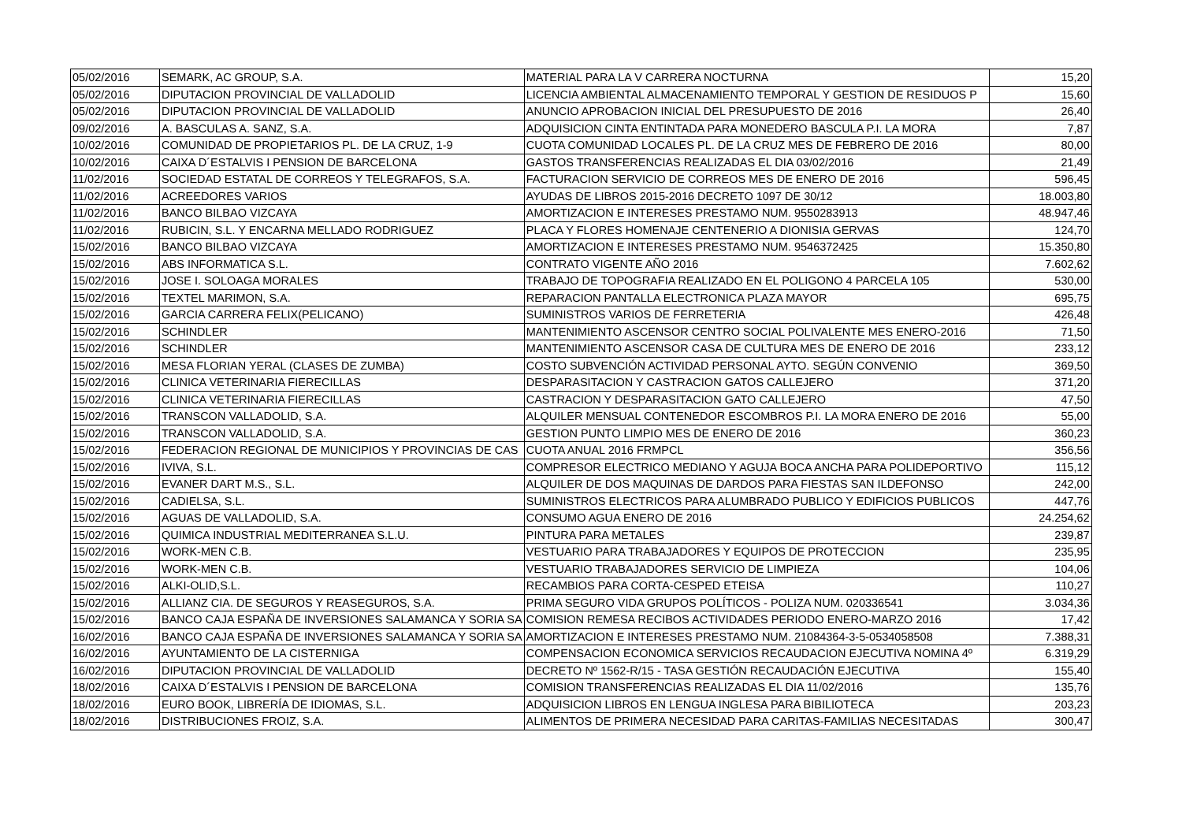| 05/02/2016 | SEMARK, AC GROUP, S.A. | MATERIAL PARA LA V CARRERA NOCTURNA | 15,20 |
| 05/02/2016 | DIPUTACION PROVINCIAL DE VALLADOLID | LICENCIA AMBIENTAL ALMACENAMIENTO TEMPORAL Y GESTION DE RESIDUOS P | 15,60 |
| 05/02/2016 | DIPUTACION PROVINCIAL DE VALLADOLID | ANUNCIO APROBACION INICIAL DEL PRESUPUESTO DE 2016 | 26,40 |
| 09/02/2016 | A. BASCULAS A. SANZ, S.A. | ADQUISICION CINTA ENTINTADA PARA MONEDERO BASCULA P.I. LA MORA | 7,87 |
| 10/02/2016 | COMUNIDAD DE PROPIETARIOS PL. DE LA CRUZ, 1-9 | CUOTA COMUNIDAD LOCALES PL. DE LA CRUZ MES DE FEBRERO DE 2016 | 80,00 |
| 10/02/2016 | CAIXA D´ESTALVIS I PENSION DE BARCELONA | GASTOS TRANSFERENCIAS REALIZADAS EL DIA 03/02/2016 | 21,49 |
| 11/02/2016 | SOCIEDAD ESTATAL DE CORREOS Y TELEGRAFOS, S.A. | FACTURACION SERVICIO DE CORREOS MES DE ENERO DE 2016 | 596,45 |
| 11/02/2016 | ACREEDORES VARIOS | AYUDAS DE LIBROS 2015-2016 DECRETO 1097 DE 30/12 | 18.003,80 |
| 11/02/2016 | BANCO BILBAO VIZCAYA | AMORTIZACION E INTERESES PRESTAMO NUM. 9550283913 | 48.947,46 |
| 11/02/2016 | RUBICIN, S.L. Y ENCARNA MELLADO RODRIGUEZ | PLACA Y FLORES HOMENAJE CENTENERIO A DIONISIA GERVAS | 124,70 |
| 15/02/2016 | BANCO BILBAO VIZCAYA | AMORTIZACION E INTERESES PRESTAMO NUM. 9546372425 | 15.350,80 |
| 15/02/2016 | ABS INFORMATICA S.L. | CONTRATO VIGENTE AÑO 2016 | 7.602,62 |
| 15/02/2016 | JOSE I. SOLOAGA MORALES | TRABAJO DE TOPOGRAFIA REALIZADO EN EL POLIGONO 4 PARCELA 105 | 530,00 |
| 15/02/2016 | TEXTEL MARIMON, S.A. | REPARACION PANTALLA ELECTRONICA PLAZA MAYOR | 695,75 |
| 15/02/2016 | GARCIA CARRERA FELIX(PELICANO) | SUMINISTROS VARIOS DE FERRETERIA | 426,48 |
| 15/02/2016 | SCHINDLER | MANTENIMIENTO ASCENSOR CENTRO SOCIAL POLIVALENTE MES ENERO-2016 | 71,50 |
| 15/02/2016 | SCHINDLER | MANTENIMIENTO ASCENSOR CASA DE CULTURA MES DE ENERO DE 2016 | 233,12 |
| 15/02/2016 | MESA FLORIAN YERAL (CLASES DE ZUMBA) | COSTO SUBVENCIÓN ACTIVIDAD PERSONAL AYTO. SEGÚN CONVENIO | 369,50 |
| 15/02/2016 | CLINICA VETERINARIA FIERECILLAS | DESPARASITACION Y CASTRACION GATOS CALLEJERO | 371,20 |
| 15/02/2016 | CLINICA VETERINARIA FIERECILLAS | CASTRACION Y DESPARASITACION GATO CALLEJERO | 47,50 |
| 15/02/2016 | TRANSCON VALLADOLID, S.A. | ALQUILER MENSUAL CONTENEDOR ESCOMBROS P.I. LA MORA ENERO DE 2016 | 55,00 |
| 15/02/2016 | TRANSCON VALLADOLID, S.A. | GESTION PUNTO LIMPIO MES DE ENERO DE 2016 | 360,23 |
| 15/02/2016 | FEDERACION REGIONAL DE MUNICIPIOS Y PROVINCIAS DE CAS | CUOTA ANUAL 2016 FRMPCL | 356,56 |
| 15/02/2016 | IVIVA, S.L. | COMPRESOR ELECTRICO MEDIANO Y AGUJA BOCA ANCHA PARA POLIDEPORTIVO | 115,12 |
| 15/02/2016 | EVANER DART M.S., S.L. | ALQUILER DE DOS MAQUINAS DE DARDOS PARA FIESTAS SAN ILDEFONSO | 242,00 |
| 15/02/2016 | CADIELSA, S.L. | SUMINISTROS ELECTRICOS PARA ALUMBRADO PUBLICO Y EDIFICIOS PUBLICOS | 447,76 |
| 15/02/2016 | AGUAS DE VALLADOLID, S.A. | CONSUMO AGUA ENERO DE 2016 | 24.254,62 |
| 15/02/2016 | QUIMICA INDUSTRIAL MEDITERRANEA S.L.U. | PINTURA PARA METALES | 239,87 |
| 15/02/2016 | WORK-MEN C.B. | VESTUARIO PARA TRABAJADORES Y EQUIPOS DE PROTECCION | 235,95 |
| 15/02/2016 | WORK-MEN C.B. | VESTUARIO TRABAJADORES SERVICIO DE LIMPIEZA | 104,06 |
| 15/02/2016 | ALKI-OLID,S.L. | RECAMBIOS PARA CORTA-CESPED ETEISA | 110,27 |
| 15/02/2016 | ALLIANZ CIA. DE SEGUROS Y REASEGUROS, S.A. | PRIMA SEGURO VIDA GRUPOS POLÍTICOS - POLIZA NUM. 020336541 | 3.034,36 |
| 15/02/2016 | BANCO CAJA ESPAÑA DE INVERSIONES SALAMANCA Y SORIA SA | COMISION REMESA RECIBOS ACTIVIDADES PERIODO ENERO-MARZO 2016 | 17,42 |
| 16/02/2016 | BANCO CAJA ESPAÑA DE INVERSIONES SALAMANCA Y SORIA SA | AMORTIZACION E INTERESES PRESTAMO NUM. 21084364-3-5-0534058508 | 7.388,31 |
| 16/02/2016 | AYUNTAMIENTO DE LA CISTERNIGA | COMPENSACION ECONOMICA SERVICIOS RECAUDACION EJECUTIVA NOMINA 4º | 6.319,29 |
| 16/02/2016 | DIPUTACION PROVINCIAL DE VALLADOLID | DECRETO Nº 1562-R/15 - TASA GESTIÓN RECAUDACIÓN EJECUTIVA | 155,40 |
| 18/02/2016 | CAIXA D´ESTALVIS I PENSION DE BARCELONA | COMISION TRANSFERENCIAS REALIZADAS EL DIA 11/02/2016 | 135,76 |
| 18/02/2016 | EURO BOOK, LIBRERÍA DE IDIOMAS, S.L. | ADQUISICION LIBROS EN LENGUA INGLESA PARA BIBILIOTECA | 203,23 |
| 18/02/2016 | DISTRIBUCIONES FROIZ, S.A. | ALIMENTOS DE PRIMERA NECESIDAD PARA CARITAS-FAMILIAS NECESITADAS | 300,47 |